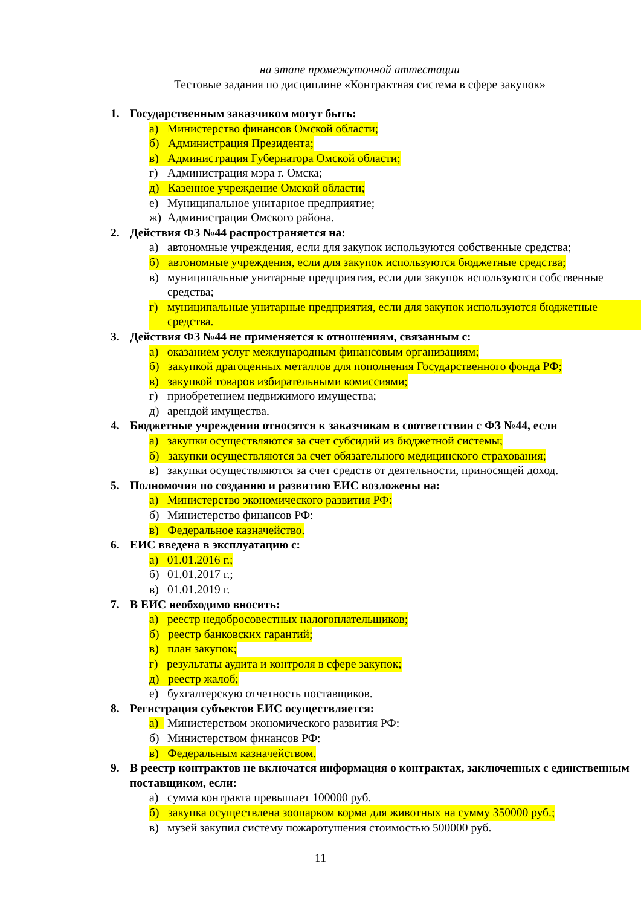на этапе промежуточной аттестации
Тестовые задания по дисциплине «Контрактная система в сфере закупок»
1. Государственным заказчиком могут быть:
а) Министерство финансов Омской области;
б) Администрация Президента;
в) Администрация Губернатора Омской области;
г) Администрация мэра г. Омска;
д) Казенное учреждение Омской области;
е) Муниципальное унитарное предприятие;
ж) Администрация Омского района.
2. Действия ФЗ №44 распространяется на:
а) автономные учреждения, если для закупок используются собственные средства;
б) автономные учреждения, если для закупок используются бюджетные средства;
в) муниципальные унитарные предприятия, если для закупок используются собственные средства;
г) муниципальные унитарные предприятия, если для закупок используются бюджетные средства.
3. Действия ФЗ №44 не применяется к отношениям, связанным с:
а) оказанием услуг международным финансовым организациям;
б) закупкой драгоценных металлов для пополнения Государственного фонда РФ;
в) закупкой товаров избирательными комиссиями;
г) приобретением недвижимого имущества;
д) арендой имущества.
4. Бюджетные учреждения относятся к заказчикам в соответствии с ФЗ №44, если
а) закупки осуществляются за счет субсидий из бюджетной системы;
б) закупки осуществляются за счет обязательного медицинского страхования;
в) закупки осуществляются за счет средств от деятельности, приносящей доход.
5. Полномочия по созданию и развитию ЕИС возложены на:
а) Министерство экономического развития РФ:
б) Министерство финансов РФ:
в) Федеральное казначейство.
6. ЕИС введена в эксплуатацию с:
а) 01.01.2016 г.;
б) 01.01.2017 г.;
в) 01.01.2019 г.
7. В ЕИС необходимо вносить:
а) реестр недобросовестных налогоплательщиков;
б) реестр банковских гарантий;
в) план закупок;
г) результаты аудита и контроля в сфере закупок;
д) реестр жалоб;
е) бухгалтерскую отчетность поставщиков.
8. Регистрация субъектов ЕИС осуществляется:
а) Министерством экономического развития РФ:
б) Министерством финансов РФ:
в) Федеральным казначейством.
9. В реестр контрактов не включатся информация о контрактах, заключенных с единственным поставщиком, если:
а) сумма контракта превышает 100000 руб.
б) закупка осуществлена зоопарком корма для животных на сумму 350000 руб.;
в) музей закупил систему пожаротушения стоимостью 500000 руб.
11